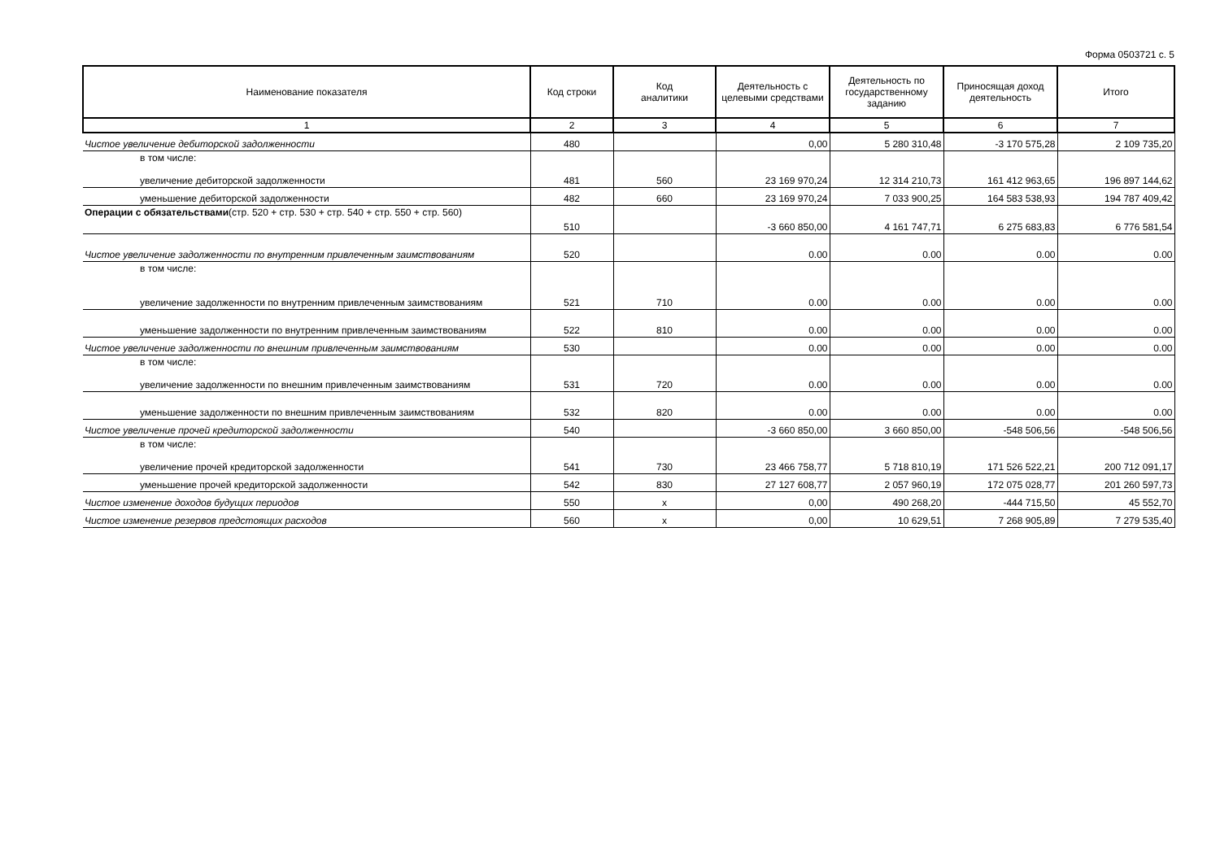Форма 0503721 с. 5
| Наименование показателя | Код строки | Код аналитики | Деятельность с целевыми средствами | Деятельность по государственному заданию | Приносящая доход деятельность | Итого |
| --- | --- | --- | --- | --- | --- | --- |
| 1 | 2 | 3 | 4 | 5 | 6 | 7 |
| Чистое увеличение дебиторской задолженности | 480 | | 0,00 | 5 280 310,48 | -3 170 575,28 | 2 109 735,20 |
| в том числе: увеличение дебиторской задолженности | 481 | 560 | 23 169 970,24 | 12 314 210,73 | 161 412 963,65 | 196 897 144,62 |
| уменьшение дебиторской задолженности | 482 | 660 | 23 169 970,24 | 7 033 900,25 | 164 583 538,93 | 194 787 409,42 |
| Операции с обязательствами (стр. 520 + стр. 530 + стр. 540 + стр. 550 + стр. 560) | 510 | | -3 660 850,00 | 4 161 747,71 | 6 275 683,83 | 6 776 581,54 |
| Чистое увеличение задолженности по внутренним привлеченным заимствованиям | 520 | | 0.00 | 0.00 | 0.00 | 0.00 |
| в том числе: увеличение задолженности по внутренним привлеченным заимствованиям | 521 | 710 | 0.00 | 0.00 | 0.00 | 0.00 |
| уменьшение задолженности по внутренним привлеченным заимствованиям | 522 | 810 | 0.00 | 0.00 | 0.00 | 0.00 |
| Чистое увеличение задолженности по внешним привлеченным заимствованиям | 530 | | 0.00 | 0.00 | 0.00 | 0.00 |
| в том числе: увеличение задолженности по внешним привлеченным заимствованиям | 531 | 720 | 0.00 | 0.00 | 0.00 | 0.00 |
| уменьшение задолженности по внешним привлеченным заимствованиям | 532 | 820 | 0.00 | 0.00 | 0.00 | 0.00 |
| Чистое увеличение прочей кредиторской задолженности | 540 | | -3 660 850,00 | 3 660 850,00 | -548 506,56 | -548 506,56 |
| в том числе: увеличение прочей кредиторской задолженности | 541 | 730 | 23 466 758,77 | 5 718 810,19 | 171 526 522,21 | 200 712 091,17 |
| уменьшение прочей кредиторской задолженности | 542 | 830 | 27 127 608,77 | 2 057 960,19 | 172 075 028,77 | 201 260 597,73 |
| Чистое изменение доходов будущих периодов | 550 | x | 0,00 | 490 268,20 | -444 715,50 | 45 552,70 |
| Чистое изменение резервов предстоящих расходов | 560 | x | 0,00 | 10 629,51 | 7 268 905,89 | 7 279 535,40 |